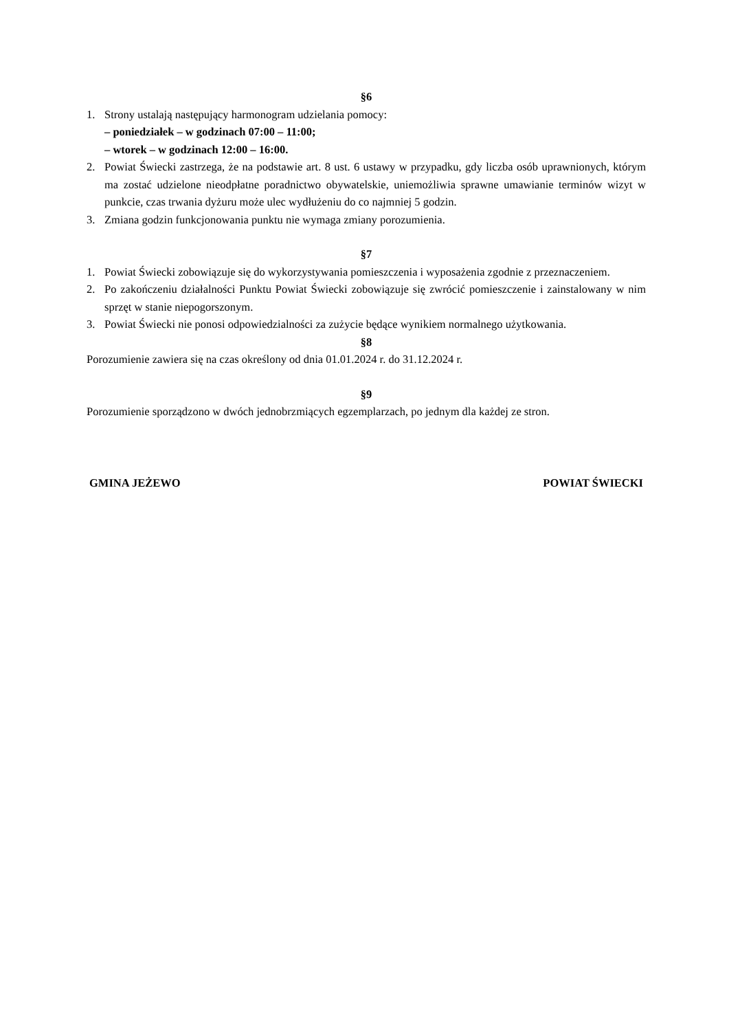§6
1. Strony ustalają następujący harmonogram udzielania pomocy:
– poniedziałek – w godzinach 07:00 – 11:00;
– wtorek – w godzinach 12:00 – 16:00.
2. Powiat Świecki zastrzega, że na podstawie art. 8 ust. 6 ustawy w przypadku, gdy liczba osób uprawnionych, którym ma zostać udzielone nieodpłatne poradnictwo obywatelskie, uniemożliwia sprawne umawianie terminów wizyt w punkcie, czas trwania dyżuru może ulec wydłużeniu do co najmniej 5 godzin.
3. Zmiana godzin funkcjonowania punktu nie wymaga zmiany porozumienia.
§7
1. Powiat Świecki zobowiązuje się do wykorzystywania pomieszczenia i wyposażenia zgodnie z przeznaczeniem.
2. Po zakończeniu działalności Punktu Powiat Świecki zobowiązuje się zwrócić pomieszczenie i zainstalowany w nim sprzęt w stanie niepogorszonym.
3. Powiat Świecki nie ponosi odpowiedzialności za zużycie będące wynikiem normalnego użytkowania.
§8
Porozumienie zawiera się na czas określony od dnia 01.01.2024 r. do 31.12.2024 r.
§9
Porozumienie sporządzono w dwóch jednobrzmiących egzemplarzach, po jednym dla każdej ze stron.
GMINA JEŻEWO POWIAT ŚWIECKI